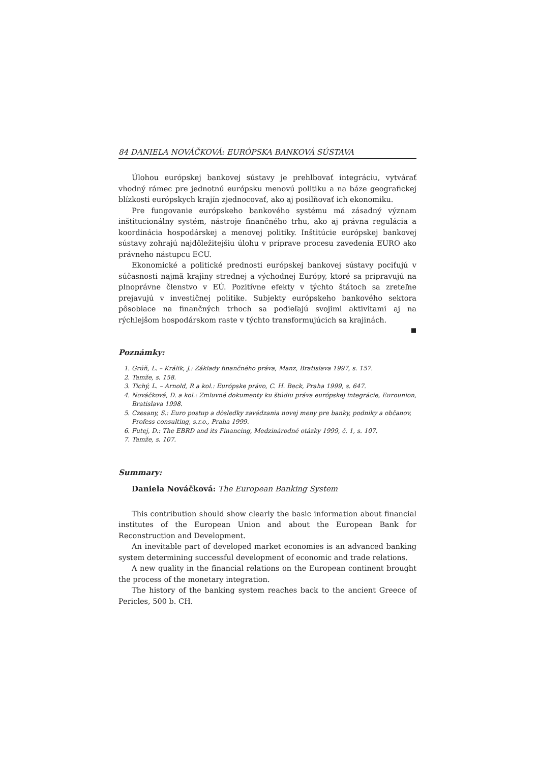84 DANIELA NOVÁČKOVÁ: EURÓPSKA BANKOVÁ SÚSTAVA
Úlohou európskej bankovej sústavy je prehlbovať integráciu, vytvárať vhodný rámec pre jednotnú európsku menovú politiku a na báze geografickej blízkosti európskych krajín zjednocovať, ako aj posilňovať ich ekonomiku.
Pre fungovanie európskeho bankového systému má zásadný význam inštitucionálny systém, nástroje finančného trhu, ako aj právna regulácia a koordinácia hospodárskej a menovej politiky. Inštitúcie európskej bankovej sústavy zohrajú najdôležitejšiu úlohu v príprave procesu zavedenia EURO ako právneho nástupcu ECU.
Ekonomické a politické prednosti európskej bankovej sústavy pociťujú v súčasnosti najmä krajiny strednej a východnej Európy, ktoré sa pripravujú na plnoprávne členstvo v EÚ. Pozitívne efekty v týchto štátoch sa zreteľne prejavujú v investičnej politike. Subjekty európskeho bankového sektora pôsobiace na finančných trhoch sa podieľajú svojimi aktivitami aj na rýchlejšom hospodárskom raste v týchto transformujúcich sa krajinách.
■
Poznámky:
1. Grúň, L. – Králik, J.: Základy finančného práva, Manz, Bratislava 1997, s. 157.
2. Tamže, s. 158.
3. Tichý, L. – Arnold, R a kol.: Európske právo, C. H. Beck, Praha 1999, s. 647.
4. Nováčková, D. a kol.: Zmluvné dokumenty ku štúdiu práva európskej integrácie, Eurounion, Bratislava 1998.
5. Czesany, S.: Euro postup a dôsledky zavádzania novej meny pre banky, podniky a občanov, Profess consulting, s.r.o., Praha 1999.
6. Futej, D.: The EBRD and its Financing, Medzinárodné otázky 1999, č. 1, s. 107.
7. Tamže, s. 107.
Summary:
Daniela Nováčková: The European Banking System
This contribution should show clearly the basic information about financial institutes of the European Union and about the European Bank for Reconstruction and Development.
An inevitable part of developed market economies is an advanced banking system determining successful development of economic and trade relations.
A new quality in the financial relations on the European continent brought the process of the monetary integration.
The history of the banking system reaches back to the ancient Greece of Pericles, 500 b. CH.